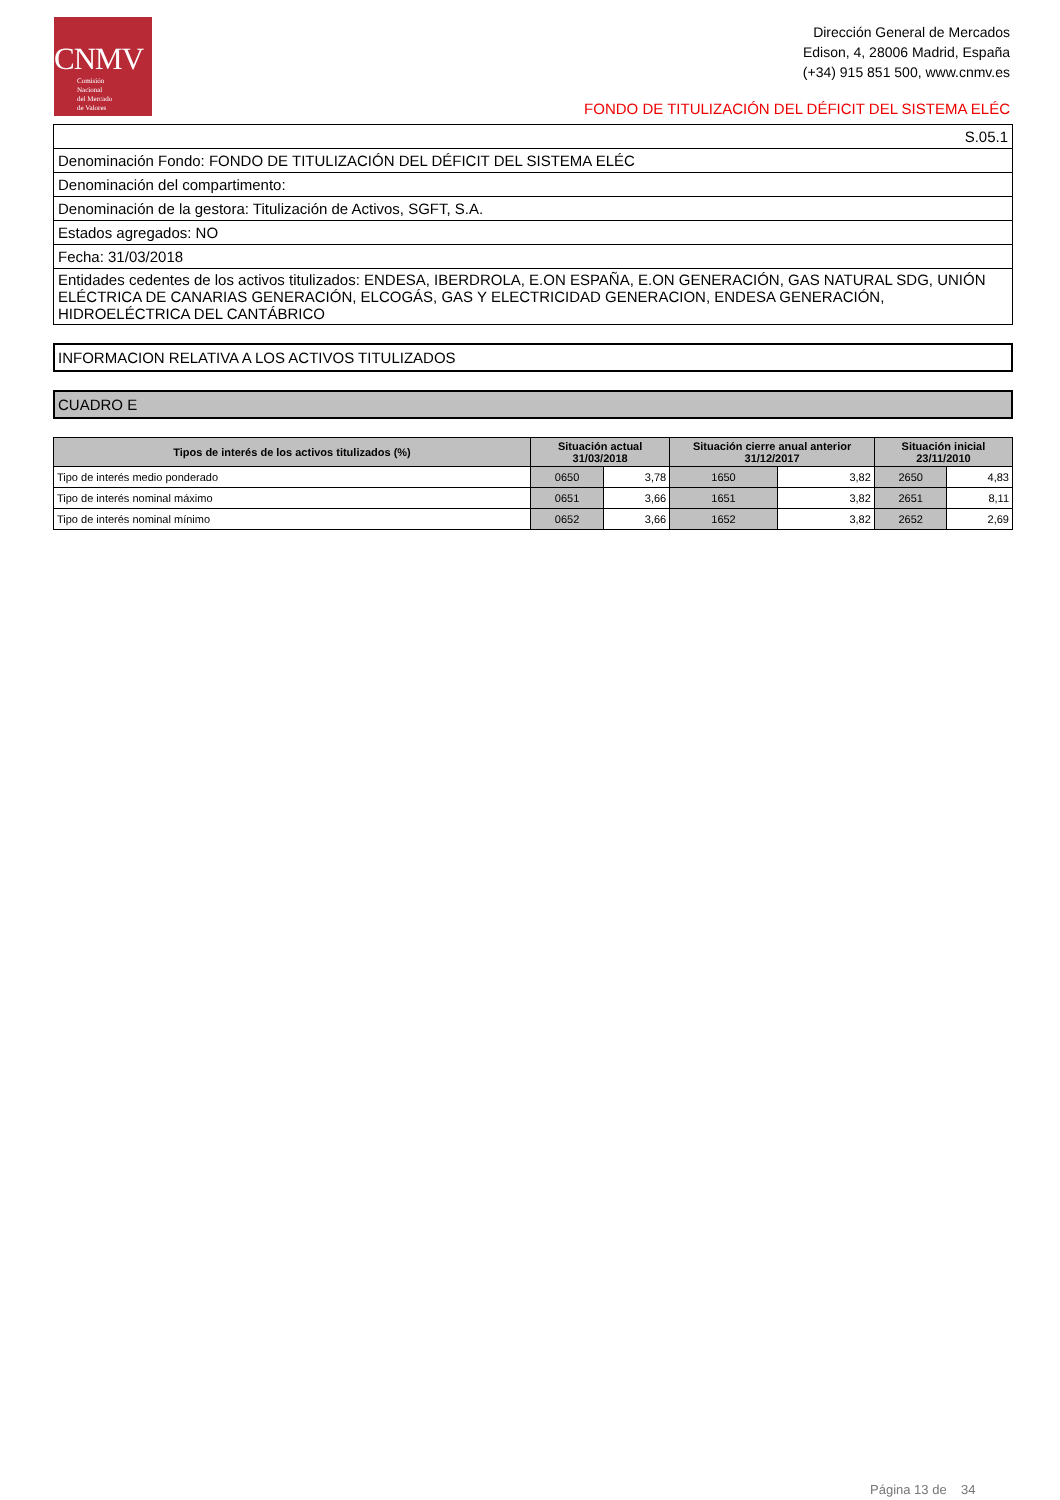CNMV
Comisión
Nacional
del Mercado
de Valores
Dirección General de Mercados
Edison, 4, 28006 Madrid, España
(+34) 915 851 500, www.cnmv.es
FONDO DE TITULIZACIÓN DEL DÉFICIT DEL SISTEMA ELÉC
| S.05.1 |
| Denominación Fondo: FONDO DE TITULIZACIÓN DEL DÉFICIT DEL SISTEMA ELÉC |
| Denominación del compartimento: |
| Denominación de la gestora: Titulización de Activos, SGFT, S.A. |
| Estados agregados: NO |
| Fecha: 31/03/2018 |
| Entidades cedentes de los activos titulizados: ENDESA, IBERDROLA, E.ON ESPAÑA, E.ON GENERACIÓN, GAS NATURAL SDG, UNIÓN ELÉCTRICA DE CANARIAS GENERACIÓN, ELCOGÁS, GAS Y ELECTRICIDAD GENERACION, ENDESA GENERACIÓN, HIDROELÉCTRICA DEL CANTÁBRICO |
INFORMACION RELATIVA A LOS ACTIVOS TITULIZADOS
CUADRO E
| Tipos de interés de los activos titulizados (%) | Situación actual 31/03/2018 | | Situación cierre anual anterior 31/12/2017 | | Situación inicial 23/11/2010 | |
| --- | --- | --- | --- | --- | --- | --- |
| Tipo de interés medio ponderado | 0650 | 3,78 | 1650 | 3,82 | 2650 | 4,83 |
| Tipo de interés nominal máximo | 0651 | 3,66 | 1651 | 3,82 | 2651 | 8,11 |
| Tipo de interés nominal mínimo | 0652 | 3,66 | 1652 | 3,82 | 2652 | 2,69 |
Página 13 de 34